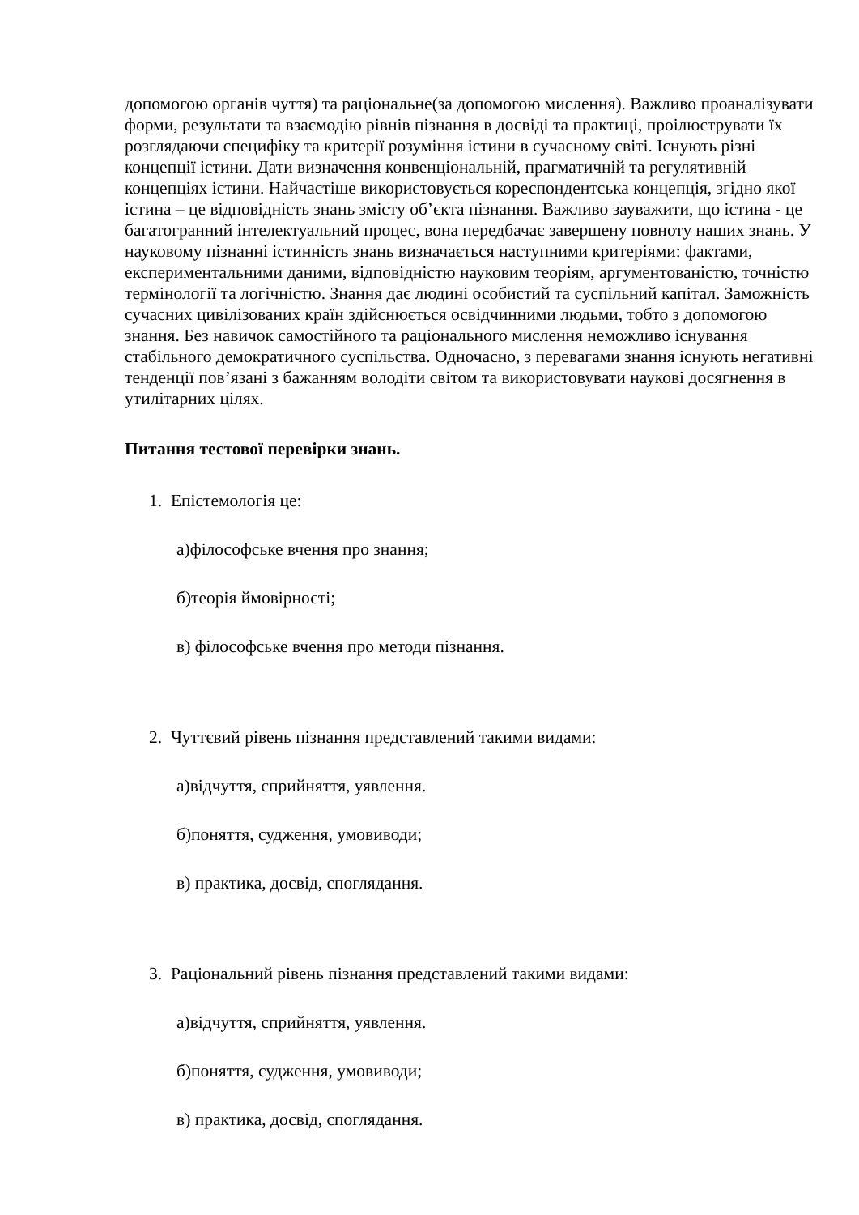допомогою органів чуття) та раціональне(за допомогою мислення). Важливо проаналізувати форми, результати та взаємодію рівнів пізнання в досвіді та практиці, проілюструвати їх розглядаючи специфіку та критерії розуміння істини в сучасному світі. Існують різні концепції істини. Дати визначення конвенціональній, прагматичній та регулятивній концепціях істини. Найчастіше використовується кореспондентська концепція, згідно якої істина – це відповідність знань змісту об’єкта пізнання. Важливо зауважити, що істина - це багатогранний інтелектуальний процес, вона передбачає завершену повноту наших знань. У науковому пізнанні істинність знань визначається наступними критеріями: фактами, експериментальними даними, відповідністю науковим теоріям, аргументованістю, точністю термінології та логічністю. Знання дає людині особистий та суспільний капітал. Заможність сучасних цивілізованих країн здійснюється освідчинними людьми, тобто з допомогою знання. Без навичок самостійного та раціонального мислення неможливо існування стабільного демократичного суспільства. Одночасно, з перевагами знання існують негативні тенденції пов’язані з бажанням володіти світом та використовувати наукові досягнення в утилітарних цілях.
Питання тестової перевірки знань.
1. Епістемологія це:
а)філософське вчення про знання;
б)теорія ймовірності;
в) філософське вчення про методи пізнання.
2. Чуттєвий рівень пізнання представлений такими видами:
а)відчуття, сприйняття, уявлення.
б)поняття, судження, умовиводи;
в) практика, досвід, споглядання.
3. Раціональний рівень пізнання представлений такими видами:
а)відчуття, сприйняття, уявлення.
б)поняття, судження, умовиводи;
в) практика, досвід, споглядання.